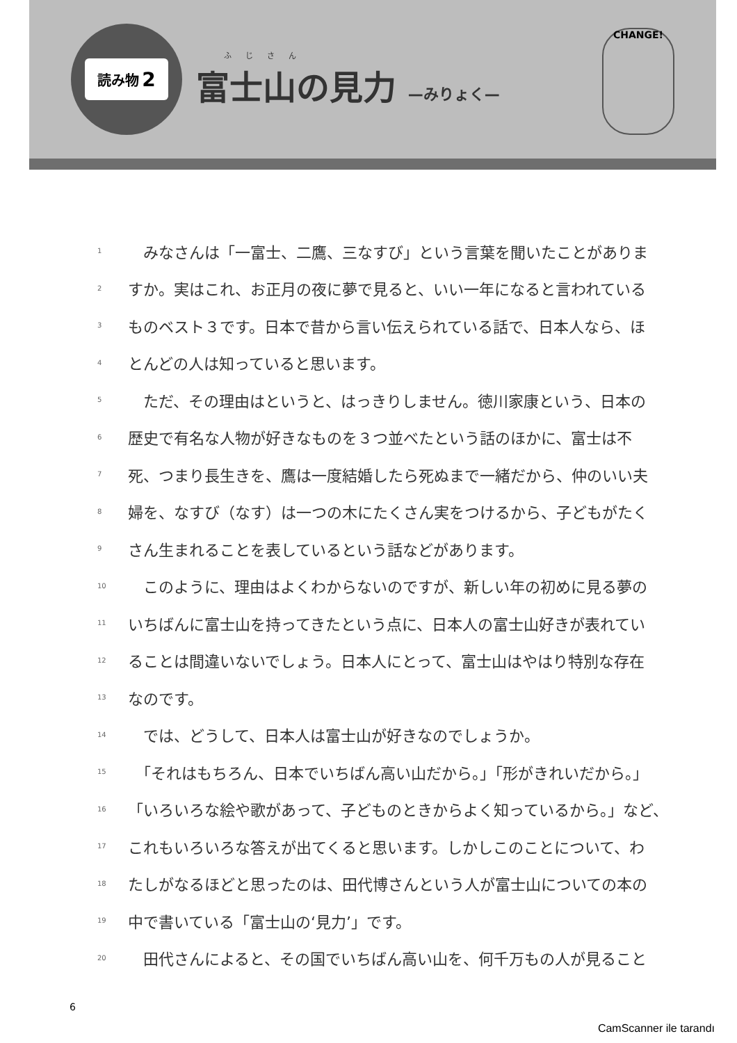読み物 2
ふじさん
富士山の見力 —みりょく—
CHANGE!
1　みなさんは「一富士、二鷹、三なすび」という言葉を聞いたことがありま
2 すか。実はこれ、お正月の夜に夢で見ると、いい一年になると言われている
3 ものベスト３です。日本で昔から言い伝えられている話で、日本人なら、ほ
4 とんどの人は知っていると思います。
5　ただ、その理由はというと、はっきりしません。徳川家康という、日本の
6 歴史で有名な人物が好きなものを３つ並べたという話のほかに、富士は不
7 死、つまり長生きを、鷹は一度結婚したら死ぬまで一緒だから、仲のいい夫
8 婦を、なすび（なす）は一つの木にたくさん実をつけるから、子どもがたく
9 さん生まれることを表しているという話などがあります。
10　このように、理由はよくわからないのですが、新しい年の初めに見る夢の
11 いちばんに富士山を持ってきたという点に、日本人の富士山好きが表れてい
12 ることは間違いないでしょう。日本人にとって、富士山はやはり特別な存在
13 なのです。
14　では、どうして、日本人は富士山が好きなのでしょうか。
15　「それはもちろん、日本でいちばん高い山だから。」「形がきれいだから。」
16 「いろいろな絵や歌があって、子どものときからよく知っているから。」など、
17 これもいろいろな答えが出てくると思います。しかしこのことについて、わ
18 たしがなるほどと思ったのは、田代博さんという人が富士山についての本の
19 中で書いている「富士山の‘見力’」です。
20　田代さんによると、その国でいちばん高い山を、何千万もの人が見ること
6
CamScanner ile tarandı